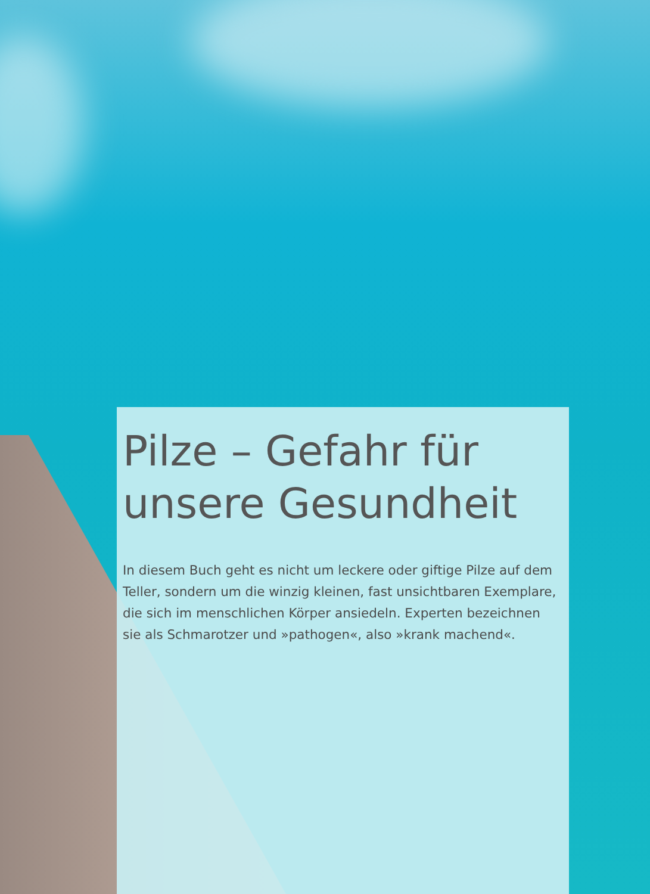Pilze – Gefahr für unsere Gesundheit
In diesem Buch geht es nicht um leckere oder giftige Pilze auf dem Teller, sondern um die winzig kleinen, fast unsichtbaren Exemplare, die sich im menschlichen Körper ansiedeln. Experten bezeichnen sie als Schmarotzer und »pathogen«, also »krank machend«.